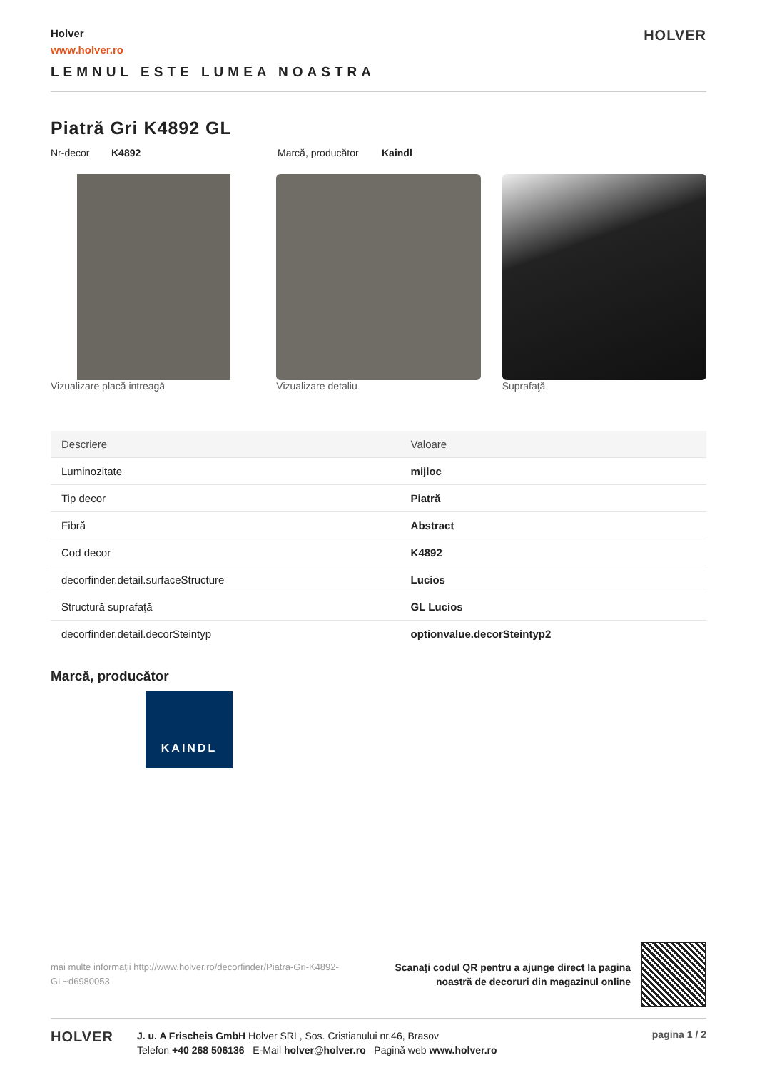Holver
www.holver.ro
HOLVER
LEMNUL ESTE LUMEA NOASTRA
Piatră Gri K4892 GL
Nr-decor K4892 Marcă, producător Kaindl
Vizualizare placă intreagă Vizualizare detaliu Suprafaţă
| Descriere | Valoare |
| --- | --- |
| Luminozitate | mijloc |
| Tip decor | Piatră |
| Fibră | Abstract |
| Cod decor | K4892 |
| decorfinder.detail.surfaceStructure | Lucios |
| Structură suprafaţă | GL Lucios |
| decorfinder.detail.decorSteintyp | optionvalue.decorSteintyp2 |
Marcă, producător
KAINDL
mai multe informaţii http://www.holver.ro/decorfinder/Piatra-Gri-K4892-GL~d6980053
Scanaţi codul QR pentru a ajunge direct la pagina
noastră de decoruri din magazinul online
HOLVER
J. u. A Frischeis GmbH Holver SRL, Sos. Cristianului nr.46, Brasov
Telefon +40 268 506136 E-Mail holver@holver.ro Pagină web www.holver.ro
pagina 1 / 2